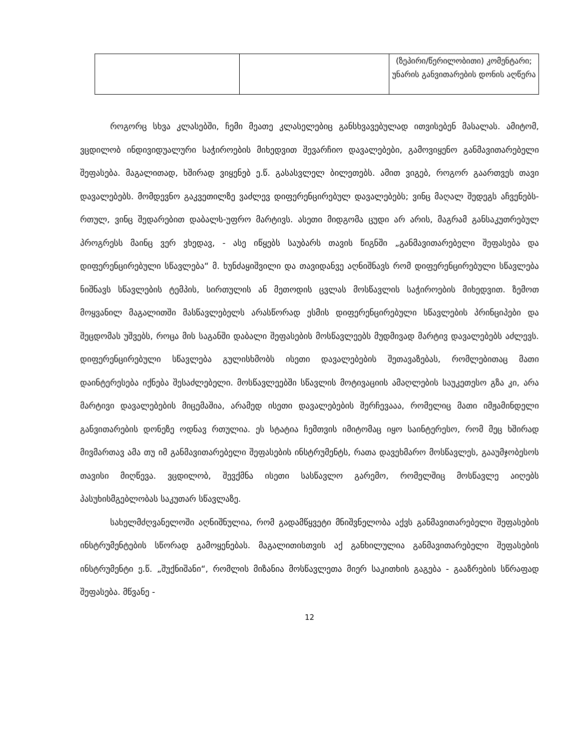| | | (ზეპირი/წერილობითი) კომენტარი; უნარის განვითარების დონის აღწერა |
როგორც სხვა კლასებში, ჩემი მეათე კლასელებიც განსხვავებულად ითვისებენ მასალას. ამიტომ, ვცდილობ ინდივიდუალური საჭიროების მიხედვით შევარჩიო დავალებები, გამოვიყენო განმავითარებელი შეფასება. მაგალითად, ხშირად ვიყენებ ე.წ. გასასვლელ ბილეთებს. ამით ვიგებ, როგორ გაართვეს თავი დავალებებს. მომდევნო გაკვეთილზე ვაძლევ დიფერენცირებულ დავალებებს; ვინც მაღალ შედეგს აჩვენებს-რთულ, ვინც შედარებით დაბალს-უფრო მარტივს. ასეთი მიდგომა ცუდი არ არის, მაგრამ განსაკუთრებულ პროგრესს მაინც ვერ ვხედავ, - ასე იწყებს საუბარს თავის წიგნში „განმავითარებელი შეფასება და დიფერენცირებული სწავლება“ მ. ხუნძაყიშვილი და თავიდანვე აღნიშნავს რომ დიფერენცირებული სწავლება ნიშნავს სწავლების ტემპის, სირთულის ან მეთოდის ცვლას მოსწავლის საჭიროების მიხედვით. ზემოთ მოყვანილ მაგალითში მასწავლებელს არასწორად ესმის დიფერენცირებული სწავლების პრინციპები და შეცდომას უშვებს, როცა მის საგანში დაბალი შეფასების მოსწავლეებს მუდმივად მარტივ დავალებებს აძლევს. დიფერენცირებული სწავლება გულისხმობს ისეთი დავალებების შეთავაზებას, რომლებითაც მათი დაინტერესება იქნება შესაძლებელი. მოსწავლეებში სწავლის მოტივაციის ამაღლების საუკეთესო გზა კი, არა მარტივი დავალებების მიცემაშია, არამედ ისეთი დავალებების შერჩევააა, რომელიც მათი იმჟამინდელი განვითარების დონეზე ოდნავ რთულია. ეს სტატია ჩემთვის იმიტომაც იყო საინტერესო, რომ მეც ხშირად მივმართავ ამა თუ იმ განმავითარებელი შეფასების ინსტრუმენტს, რათა დავეხმარო მოსწავლეს, გააუმჯობესოს თავისი მიღწევა. ვცდილობ, შევქმნა ისეთი სასწავლო გარემო, რომელშიც მოსწავლე აიღებს პასუხისმგებლობას საკუთარ სწავლაზე.
სახელმძღვანელოში აღნიშნულია, რომ გადამწყვეტი მნიშვნელობა აქვს განმავითარებელი შეფასების ინსტრუმენტების სწორად გამოყენებას. მაგალითისთვის აქ განხილულია განმავითარებელი შეფასების ინსტრუმენტი ე.წ. „შუქნიშანი“, რომლის მიზანია მოსწავლეთა მიერ საკითხის გაგება - გააზრების სწრაფად შეფასება. მწვანე -
12